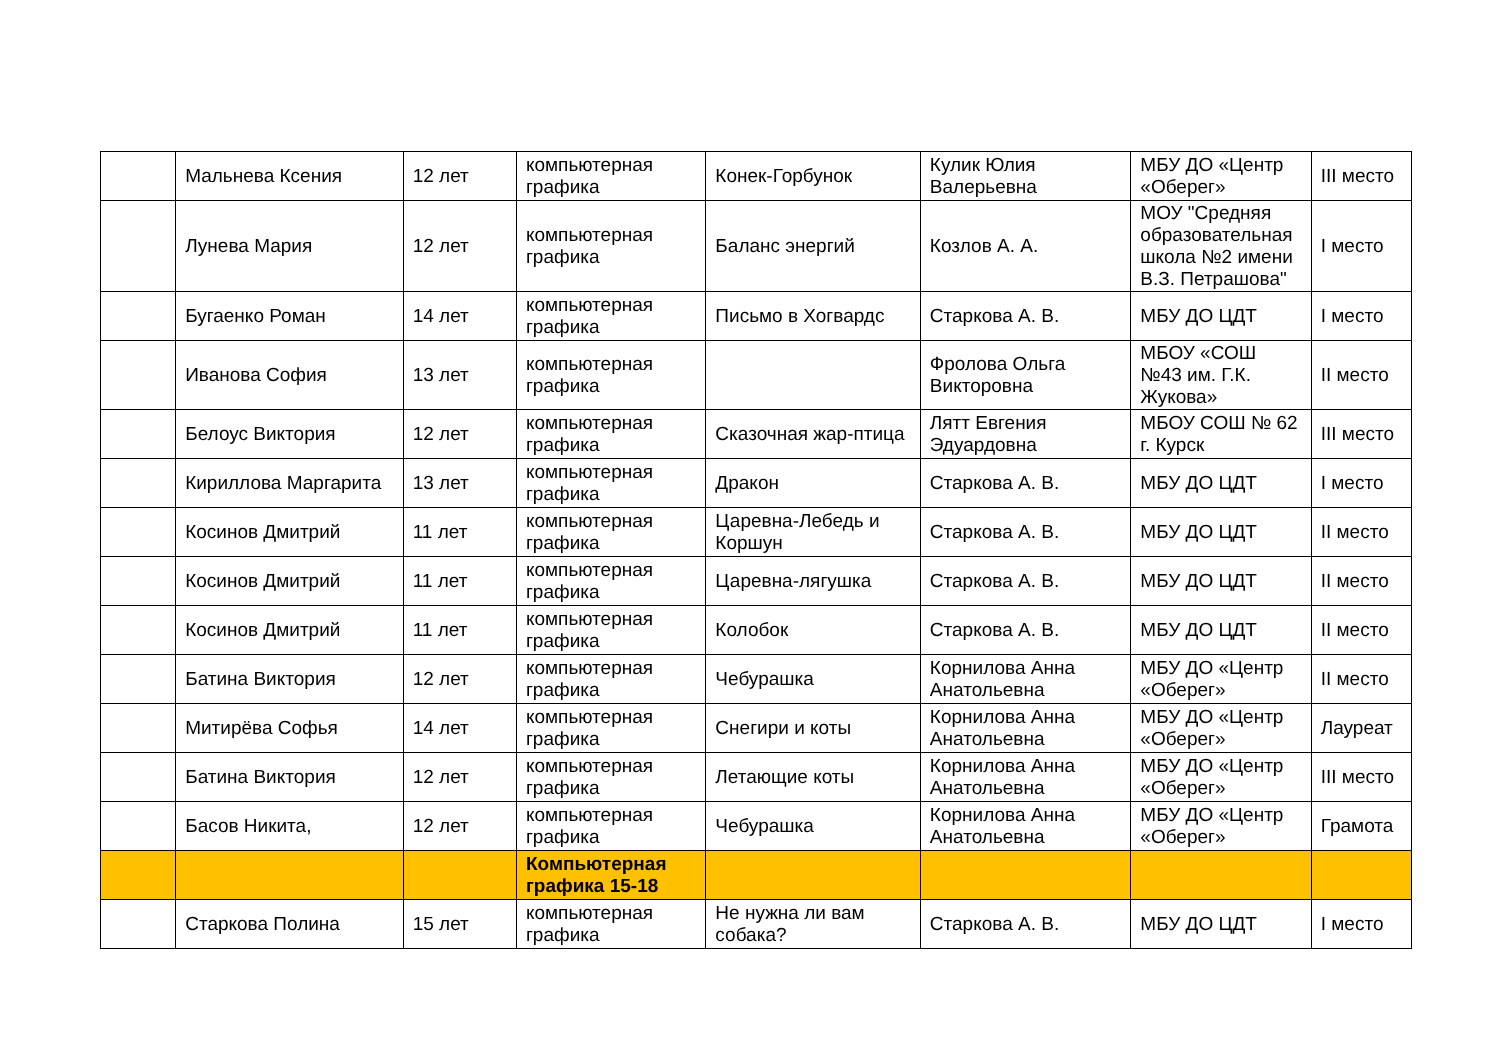| | Мальнева Ксения | 12 лет | компьютерная графика | Конек-Горбунок | Кулик Юлия Валерьевна | МБУ ДО «Центр «Оберег» | III место |
| | Лунева Мария | 12 лет | компьютерная графика | Баланс энергий | Козлов А. А. | МОУ "Средняя образовательная школа №2 имени В.З. Петрашова" | I место |
| | Бугаенко Роман | 14 лет | компьютерная графика | Письмо в Хогвардс | Старкова А. В. | МБУ ДО ЦДТ | I место |
| | Иванова София | 13 лет | компьютерная графика | | Фролова Ольга Викторовна | МБОУ «СОШ №43 им. Г.К. Жукова» | II место |
| | Белоус Виктория | 12 лет | компьютерная графика | Сказочная жар-птица | Лятт Евгения Эдуардовна | МБОУ СОШ № 62 г. Курск | III место |
| | Кириллова Маргарита | 13 лет | компьютерная графика | Дракон | Старкова А. В. | МБУ ДО ЦДТ | I место |
| | Косинов Дмитрий | 11 лет | компьютерная графика | Царевна-Лебедь и Коршун | Старкова А. В. | МБУ ДО ЦДТ | II место |
| | Косинов Дмитрий | 11 лет | компьютерная графика | Царевна-лягушка | Старкова А. В. | МБУ ДО ЦДТ | II место |
| | Косинов Дмитрий | 11 лет | компьютерная графика | Колобок | Старкова А. В. | МБУ ДО ЦДТ | II место |
| | Батина Виктория | 12 лет | компьютерная графика | Чебурашка | Корнилова Анна Анатольевна | МБУ ДО «Центр «Оберег» | II место |
| | Митирёва Софья | 14 лет | компьютерная графика | Снегири и коты | Корнилова Анна Анатольевна | МБУ ДО «Центр «Оберег» | Лауреат |
| | Батина Виктория | 12 лет | компьютерная графика | Летающие коты | Корнилова Анна Анатольевна | МБУ ДО «Центр «Оберег» | III место |
| | Басов Никита, | 12 лет | компьютерная графика | Чебурашка | Корнилова Анна Анатольевна | МБУ ДО «Центр «Оберег» | Грамота |
| | | | Компьютерная графика 15-18 | | | | |
| | Старкова Полина | 15 лет | компьютерная графика | Не нужна ли вам собака? | Старкова А. В. | МБУ ДО ЦДТ | I место |